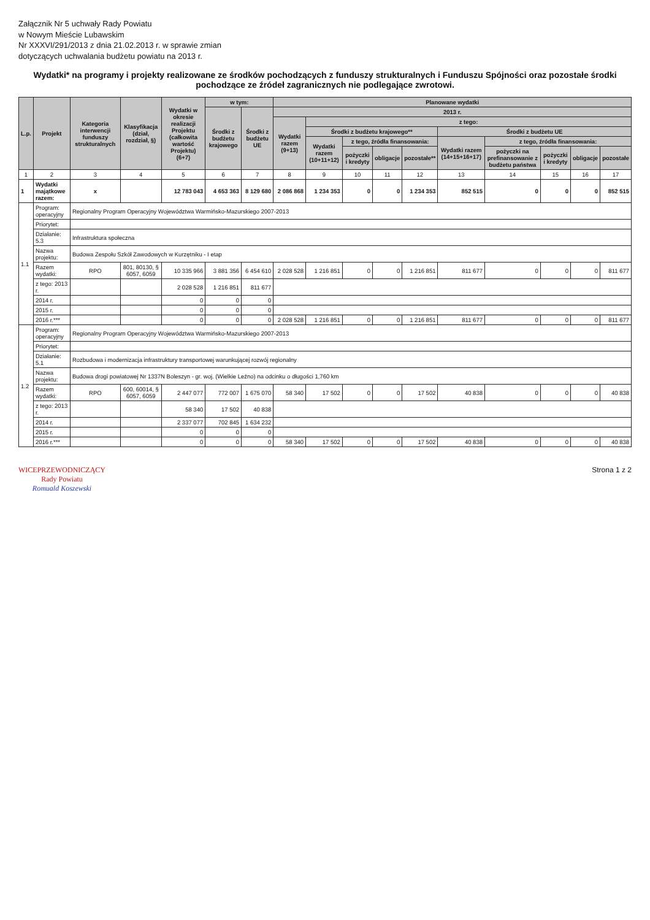Załącznik Nr 5 uchwały Rady Powiatu
w Nowym Mieście Lubawskim
Nr XXXVI/291/2013 z dnia 21.02.2013 r. w sprawie zmian
dotyczących uchwalania budżetu powiatu na 2013 r.
Wydatki* na programy i projekty realizowane ze środków pochodzących z funduszy strukturalnych i Funduszu Spójności oraz pozostałe środki pochodzące ze źródeł zagranicznych nie podlegające zwrotowi.
| L.p. | Projekt | Kategoria interwencji funduszy strukturalnych | Klasyfikacja (dział, rozdział, §) | Wydatki w okresie realizacji Projektu (całkowita wartość Projektu) (6+7) | w tym: | | Planowane wydatki | | | | | | | | | |
| --- | --- | --- | --- | --- | --- | --- | --- | --- | --- | --- | --- | --- | --- | --- | --- | --- |
| | | | | | Środki z budżetu krajowego | Środki z budżetu UE | 2013 r. | | | | | | | | | |
| | | | | | | | Wydatki razem (9+13) | z tego: | | | | | | | | |
| | | | | | | | | Środki z budżetu krajowego** | | | | Środki z budżetu UE | | | | |
| | | | | | | | | Wydatki razem (10+11+12) | z tego, źródła finansowania: | | | Wydatki razem (14+15+16+17) | z tego, źródła finansowania: | | | |
| | | | | | | | | | pożyczki i kredyty | obligacje | pozostałe** | | pożyczki na prefinansowanie z budżetu państwa | pożyczki i kredyty | obligacje | pozostałe |
| 1 | 2 | 3 | 4 | 5 | 6 | 7 | 8 | 9 | 10 | 11 | 12 | 13 | 14 | 15 | 16 | 17 |
| 1 | Wydatki majątkowe razem: | x | | 12 783 043 | 4 653 363 | 8 129 680 | 2 086 868 | 1 234 353 | 0 | 0 | 1 234 353 | 852 515 | 0 | 0 | 0 | 852 515 |
| 1.1 | Program: operacyjny | Regionalny Program Operacyjny Województwa Warmińsko-Mazurskiego 2007-2013 | | | | | | | | | | | | | | |
| | Priorytet: | | | | | | | | | | | | | | | |
| | Działanie: 5.3 | Infrastruktura społeczna | | | | | | | | | | | | | | |
| | Nazwa projektu: | Budowa Zespołu Szkół Zawodowych w Kurzętniku - I etap | | | | | | | | | | | | | | |
| | Razem wydatki: | RPO | 801, 80130, § 6057, 6059 | 10 335 966 | 3 881 356 | 6 454 610 | 2 028 528 | 1 216 851 | 0 | 0 | 1 216 851 | 811 677 | 0 | 0 | 0 | 811 677 |
| | z tego: 2013 r. | | | 2 028 528 | 1 216 851 | 811 677 | | | | | | | | | | |
| | 2014 r. | | | 0 | 0 | 0 | | | | | | | | | | |
| | 2015 r. | | | 0 | 0 | 0 | | | | | | | | | | |
| | 2016 r.*** | | | 0 | 0 | 0 | 2 028 528 | 1 216 851 | 0 | 0 | 1 216 851 | 811 677 | 0 | 0 | 0 | 811 677 |
| 1.2 | Program: operacyjny | Regionalny Program Operacyjny Województwa Warmińsko-Mazurskiego 2007-2013 | | | | | | | | | | | | | | |
| | Priorytet: | | | | | | | | | | | | | | | |
| | Działanie: 5.1 | Rozbudowa i modernizacja infrastruktury transportowej warunkującej rozwój regionalny | | | | | | | | | | | | | | |
| | Nazwa projektu: | Budowa drogi powiatowej Nr 1337N Boleszyn - gr. woj. (Wielkie Leźno) na odcinku o długości 1,760 km | | | | | | | | | | | | | | |
| | Razem wydatki: | RPO | 600, 60014, § 6057, 6059 | 2 447 077 | 772 007 | 1 675 070 | 58 340 | 17 502 | 0 | 0 | 17 502 | 40 838 | 0 | 0 | 0 | 40 838 |
| | z tego: 2013 r. | | | 58 340 | 17 502 | 40 838 | | | | | | | | | | |
| | 2014 r. | | | 2 337 077 | 702 845 | 1 634 232 | | | | | | | | | | |
| | 2015 r. | | | 0 | 0 | 0 | | | | | | | | | | |
| | 2016 r.*** | | | 0 | 0 | 0 | 58 340 | 17 502 | 0 | 0 | 17 502 | 40 838 | 0 | 0 | 0 | 40 838 |
WICEPRZEWODNICZĄCY
Rady Powiatu
Romuald Koszewski
Strona 1 z 2